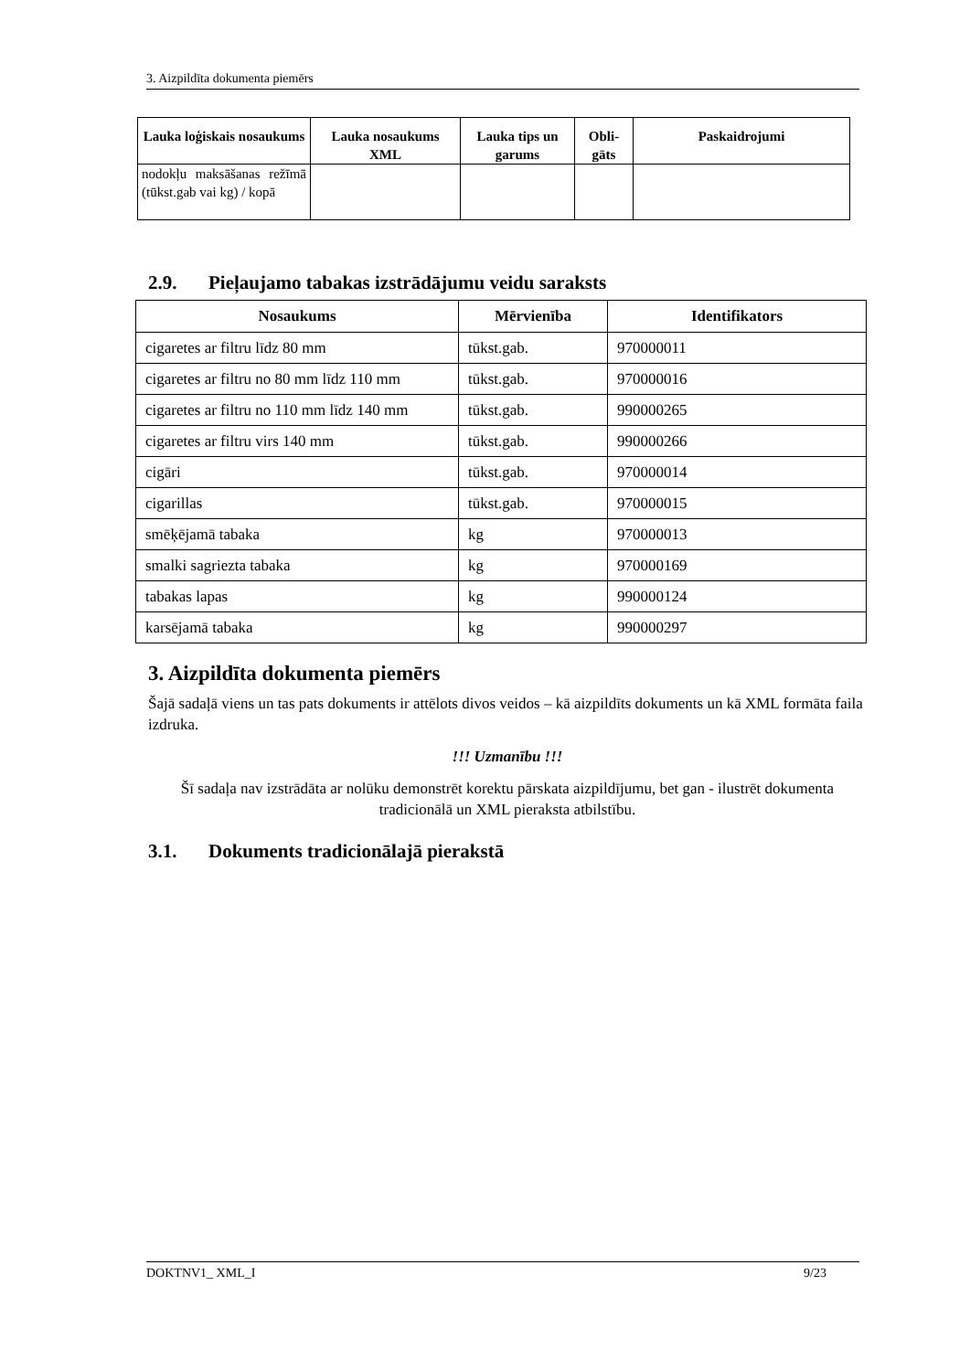3. Aizpildīta dokumenta piemērs
| Lauka loģiskais nosaukums | Lauka nosaukums XML | Lauka tips un garums | Obli-gāts | Paskaidrojumi |
| --- | --- | --- | --- | --- |
| nodokļu maksāšanas režīmā (tūkst.gab vai kg) / kopā | | | | |
2.9. Pieļaujamo tabakas izstrādājumu veidu saraksts
| Nosaukums | Mērvienība | Identifikators |
| --- | --- | --- |
| cigaretes ar filtru līdz 80 mm | tūkst.gab. | 970000011 |
| cigaretes ar filtru no 80 mm līdz 110 mm | tūkst.gab. | 970000016 |
| cigaretes ar filtru no 110 mm līdz 140 mm | tūkst.gab. | 990000265 |
| cigaretes ar filtru virs 140 mm | tūkst.gab. | 990000266 |
| cigāri | tūkst.gab. | 970000014 |
| cigarillas | tūkst.gab. | 970000015 |
| smēķējamā tabaka | kg | 970000013 |
| smalki sagriezta tabaka | kg | 970000169 |
| tabakas lapas | kg | 990000124 |
| karsējamā tabaka | kg | 990000297 |
3. Aizpildīta dokumenta piemērs
Šajā sadaļā viens un tas pats dokuments ir attēlots divos veidos – kā aizpildīts dokuments un kā XML formāta faila izdruka.
!!! Uzmanību !!!
Šī sadaļa nav izstrādāta ar nolūku demonstrēt korektu pārskata aizpildījumu, bet gan - ilustrēt dokumenta tradicionālā un XML pieraksta atbilstību.
3.1. Dokuments tradicionālajā pierakstā
DOKTNV1_ XML_I 9/23